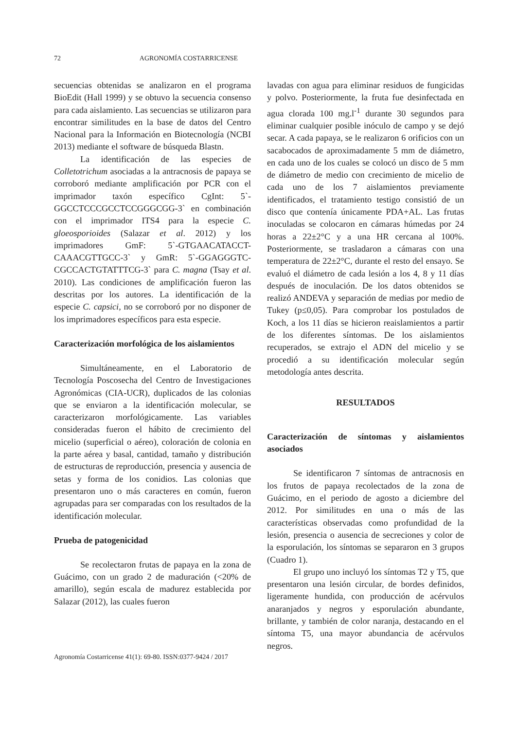72 AGRONOMÍA COSTARRICENSE
secuencias obtenidas se analizaron en el programa BioEdit (Hall 1999) y se obtuvo la secuencia consenso para cada aislamiento. Las secuencias se utilizaron para encontrar similitudes en la base de datos del Centro Nacional para la Información en Biotecnología (NCBI 2013) mediante el software de búsqueda Blastn.
La identificación de las especies de Colletotrichum asociadas a la antracnosis de papaya se corroboró mediante amplificación por PCR con el imprimador taxón específico CgInt: 5`-GGCCTCCCGCCTCCGGGCGG-3` en combinación con el imprimador ITS4 para la especie C. gloeosporioides (Salazar et al. 2012) y los imprimadores GmF: 5`-GTGAACATACCT-CAAACGTTGCC-3` y GmR: 5`-GGAGGGTC-CGCCACTGTATTTCG-3` para C. magna (Tsay et al. 2010). Las condiciones de amplificación fueron las descritas por los autores. La identificación de la especie C. capsici, no se corroboró por no disponer de los imprimadores específicos para esta especie.
Caracterización morfológica de los aislamientos
Simultáneamente, en el Laboratorio de Tecnología Poscosecha del Centro de Investigaciones Agronómicas (CIA-UCR), duplicados de las colonias que se enviaron a la identificación molecular, se caracterizaron morfológicamente. Las variables consideradas fueron el hábito de crecimiento del micelio (superficial o aéreo), coloración de colonia en la parte aérea y basal, cantidad, tamaño y distribución de estructuras de reproducción, presencia y ausencia de setas y forma de los conidios. Las colonias que presentaron uno o más caracteres en común, fueron agrupadas para ser comparadas con los resultados de la identificación molecular.
Prueba de patogenicidad
Se recolectaron frutas de papaya en la zona de Guácimo, con un grado 2 de maduración (<20% de amarillo), según escala de madurez establecida por Salazar (2012), las cuales fueron
lavadas con agua para eliminar residuos de fungicidas y polvo. Posteriormente, la fruta fue desinfectada en agua clorada 100 mg.l<sup>-1</sup> durante 30 segundos para eliminar cualquier posible inóculo de campo y se dejó secar. A cada papaya, se le realizaron 6 orificios con un sacabocados de aproximadamente 5 mm de diámetro, en cada uno de los cuales se colocó un disco de 5 mm de diámetro de medio con crecimiento de micelio de cada uno de los 7 aislamientos previamente identificados, el tratamiento testigo consistió de un disco que contenía únicamente PDA+AL. Las frutas inoculadas se colocaron en cámaras húmedas por 24 horas a 22±2°C y a una HR cercana al 100%. Posteriormente, se trasladaron a cámaras con una temperatura de 22±2°C, durante el resto del ensayo. Se evaluó el diámetro de cada lesión a los 4, 8 y 11 días después de inoculación. De los datos obtenidos se realizó ANDEVA y separación de medias por medio de Tukey (p≤0,05). Para comprobar los postulados de Koch, a los 11 días se hicieron reaislamientos a partir de los diferentes síntomas. De los aislamientos recuperados, se extrajo el ADN del micelio y se procedió a su identificación molecular según metodología antes descrita.
RESULTADOS
Caracterización de síntomas y aislamientos asociados
Se identificaron 7 síntomas de antracnosis en los frutos de papaya recolectados de la zona de Guácimo, en el periodo de agosto a diciembre del 2012. Por similitudes en una o más de las características observadas como profundidad de la lesión, presencia o ausencia de secreciones y color de la esporulación, los síntomas se separaron en 3 grupos (Cuadro 1).
El grupo uno incluyó los síntomas T2 y T5, que presentaron una lesión circular, de bordes definidos, ligeramente hundida, con producción de acérvulos anaranjados y negros y esporulación abundante, brillante, y también de color naranja, destacando en el síntoma T5, una mayor abundancia de acérvulos negros.
Agronomía Costarricense 41(1): 69-80. ISSN:0377-9424 / 2017